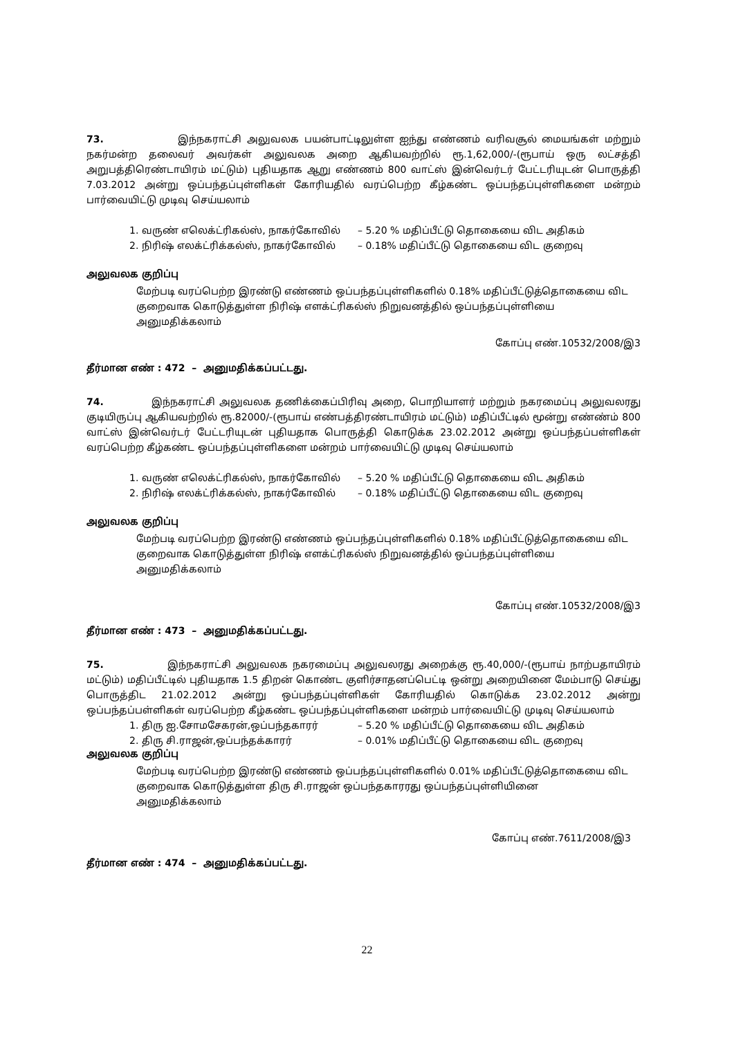73. இந்நகராட்சி அலுவலக பயன்பாட்டிலுள்ள ஐந்து எண்ணம் வரிவசூல் மையங்கள் மற்றும் நகர்மன்ற தலைவர் அவர்கள் அலுவலக அறை ஆகியவற்றில் ரூ.1,62,000/-(ரூபாய் ஒரு லட்சத்தி அறுபத்திரெண்டாயிரம் மட்டும்) புதியதாக ஆறு எண்ணம் 800 வாட்ஸ் இன்வெர்டர் பேட்டரியுடன் பொருத்தி 7.03.2012 அன்று ஒப்பந்தப்புள்ளிகள் கோரியதில் வரப்பெற்ற கீழ்கண்ட ஒப்பந்தப்புள்ளிகளை மன்றம் பார்வையிட்டு முடிவு செய்யலாம்
1. வருண் எலெக்ட்ரிகல்ஸ், நாகர்கோவில் – 5.20 % மதிப்பீட்டு தொகையை விட அதிகம்
2. நிரிஷ் எலக்ட்ரிக்கல்ஸ், நாகர்கோவில் – 0.18% மதிப்பீட்டு தொகையை விட குறைவு
அலுவலக குறிப்பு
மேற்படி வரப்பெற்ற இரண்டு எண்ணம் ஒப்பந்தப்புள்ளிகளில் 0.18% மதிப்பீட்டுத்தொகையை விட
குறைவாக கொடுத்துள்ள நிரிஷ் எளக்ட்ரிகல்ஸ் நிறுவனத்தில் ஒப்பந்தப்புள்ளியை
அனுமதிக்கலாம்
கோப்பு எண்.10532/2008/இ3
தீர்மான எண் : 472 – அனுமதிக்கப்பட்டது.
74. இந்நகராட்சி அலுவலக தணிக்கைப்பிரிவு அறை, பொறியாளர் மற்றும் நகரமைப்பு அலுவலரது குடியிருப்பு ஆகியவற்றில் ரூ.82000/-(ரூபாய் எண்பத்திரண்டாயிரம் மட்டும்) மதிப்பீட்டில் மூன்று எண்ண்ம் 800 வாட்ஸ் இன்வெர்டர் பேட்டரியுடன் புதியதாக பொருத்தி கொடுக்க 23.02.2012 அன்று ஒப்பந்தப்பள்ளிகள் வரப்பெற்ற கீழ்கண்ட ஒப்பந்தப்புள்ளிகளை மன்றம் பார்வையிட்டு முடிவு செய்யலாம்
1. வருண் எலெக்ட்ரிகல்ஸ், நாகர்கோவில் – 5.20 % மதிப்பீட்டு தொகையை விட அதிகம்
2. நிரிஷ் எலக்ட்ரிக்கல்ஸ், நாகர்கோவில் – 0.18% மதிப்பீட்டு தொகையை விட குறைவு
அலுவலக குறிப்பு
மேற்படி வரப்பெற்ற இரண்டு எண்ணம் ஒப்பந்தப்புள்ளிகளில் 0.18% மதிப்பீட்டுத்தொகையை விட
குறைவாக கொடுத்துள்ள நிரிஷ் எளக்ட்ரிகல்ஸ் நிறுவனத்தில் ஒப்பந்தப்புள்ளியை
அனுமதிக்கலாம்
கோப்பு எண்.10532/2008/இ3
தீர்மான எண் : 473 – அனுமதிக்கப்பட்டது.
75. இந்நகராட்சி அலுவலக நகரமைப்பு அலுவலரது அறைக்கு ரூ.40,000/-(ரூபாய் நாற்பதாயிரம் மட்டும்) மதிப்பீட்டில் புதியதாக 1.5 திறன் கொண்ட குளிர்சாதனப்பெட்டி ஒன்று அறையினை மேம்பாடு செய்து பொருத்திட 21.02.2012 அன்று ஒப்பந்தப்புள்ளிகள் கோரியதில் கொடுக்க 23.02.2012 அன்று ஒப்பந்தப்பள்ளிகள் வரப்பெற்ற கீழ்கண்ட ஒப்பந்தப்புள்ளிகளை மன்றம் பார்வையிட்டு முடிவு செய்யலாம்
1. திரு ஐ.சோமசேகரன்,ஒப்பந்தகாரர் – 5.20 % மதிப்பீட்டு தொகையை விட அதிகம்
2. திரு சி.ராஜன்,ஒப்பந்தக்காரர் – 0.01% மதிப்பீட்டு தொகையை விட குறைவு
அலுவலக குறிப்பு
மேற்படி வரப்பெற்ற இரண்டு எண்ணம் ஒப்பந்தப்புள்ளிகளில் 0.01% மதிப்பீட்டுத்தொகையை விட
குறைவாக கொடுத்துள்ள திரு சி.ராஜன் ஒப்பந்தகாரரது ஒப்பந்தப்புள்ளியினை
அனுமதிக்கலாம்
கோப்பு எண்.7611/2008/இ3
தீர்மான எண் : 474 – அனுமதிக்கப்பட்டது.
22